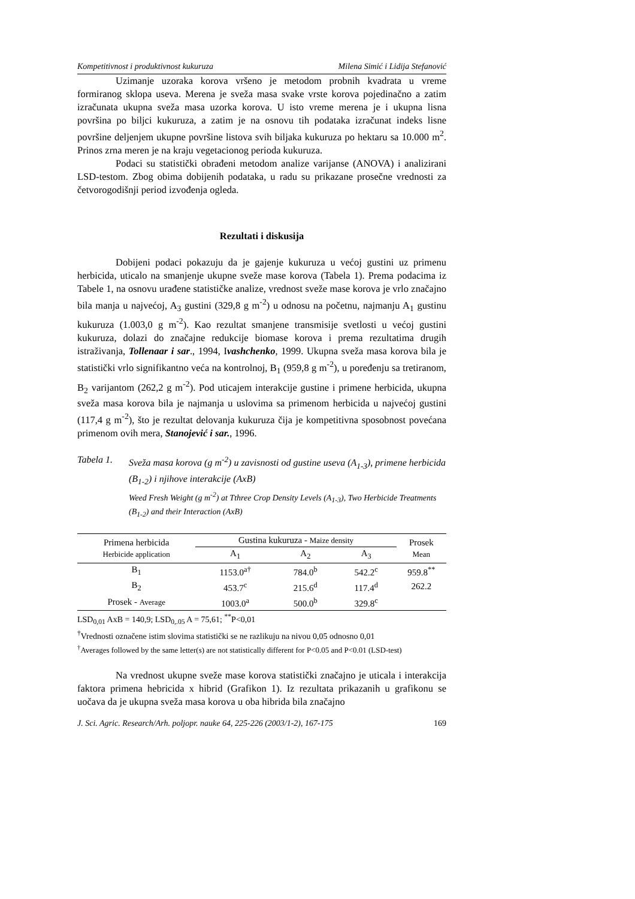Kompetitivnost i produktivnost kukuruza Milena Simić i Lidija Stefanović
Uzimanje uzoraka korova vršeno je metodom probnih kvadrata u vreme formiranog sklopa useva. Merena je sveža masa svake vrste korova pojedinačno a zatim izračunata ukupna sveža masa uzorka korova. U isto vreme merena je i ukupna lisna površina po biljci kukuruza, a zatim je na osnovu tih podataka izračunat indeks lisne površine deljenjem ukupne površine listova svih biljaka kukuruza po hektaru sa 10.000 m<sup>2</sup>. Prinos zrna meren je na kraju vegetacionog perioda kukuruza.
Podaci su statistički obrađeni metodom analize varijanse (ANOVA) i analizirani LSD-testom. Zbog obima dobijenih podataka, u radu su prikazane prosečne vrednosti za četvorogodišnji period izvođenja ogleda.
Rezultati i diskusija
Dobijeni podaci pokazuju da je gajenje kukuruza u većoj gustini uz primenu herbicida, uticalo na smanjenje ukupne sveže mase korova (Tabela 1). Prema podacima iz Tabele 1, na osnovu urađene statističke analize, vrednost sveže mase korova je vrlo značajno bila manja u najvećoj, A<sub>3</sub> gustini (329,8 g m<sup>-2</sup>) u odnosu na početnu, najmanju A<sub>1</sub> gustinu kukuruza (1.003,0 g m<sup>-2</sup>). Kao rezultat smanjene transmisije svetlosti u većoj gustini kukuruza, dolazi do značajne redukcije biomase korova i prema rezultatima drugih istraživanja, Tollenaar i sar., 1994, Ivashchenko, 1999. Ukupna sveža masa korova bila je statistički vrlo signifikantno veća na kontrolnoj, B<sub>1</sub> (959,8 g m<sup>-2</sup>), u poređenju sa tretiranom, B<sub>2</sub> varijantom (262,2 g m<sup>-2</sup>). Pod uticajem interakcije gustine i primene herbicida, ukupna sveža masa korova bila je najmanja u uslovima sa primenom herbicida u najvećoj gustini (117,4 g m<sup>-2</sup>), što je rezultat delovanja kukuruza čija je kompetitivna sposobnost povećana primenom ovih mera, Stanojević i sar., 1996.
Tabela 1.
Sveža masa korova (g m<sup>-2</sup>) u zavisnosti od gustine useva (A<sub>1-3</sub>), primene herbicida (B<sub>1-2</sub>) i njihove interakcije (AxB)
Weed Fresh Weight (g m<sup>-2</sup>) at Tthree Crop Density Levels (A<sub>1-3</sub>), Two Herbicide Treatments (B<sub>1-2</sub>) and their Interaction (AxB)
| Primena herbicida Herbicide application | Gustina kukuruza - Maize density | | | Prosek Mean |
| --- | --- | --- | --- | --- |
| | A<sub>1</sub> | A<sub>2</sub> | A<sub>3</sub> | |
| B<sub>1</sub> | 1153.0<sup>a†</sup> | 784.0<sup>b</sup> | 542.2<sup>c</sup> | 959.8<sup>**</sup> |
| B<sub>2</sub> | 453.7<sup>c</sup> | 215.6<sup>d</sup> | 117.4<sup>d</sup> | 262.2 |
| Prosek - Average | 1003.0<sup>a</sup> | 500.0<sup>b</sup> | 329.8<sup>c</sup> | |
LSD<sub>0,01</sub> AxB = 140,9; LSD<sub>0,.05</sub> A = 75,61; <sup>**</sup>P<0,01
<sup>†</sup> Vrednosti označene istim slovima statistički se ne razlikuju na nivou 0,05 odnosno 0,01
<sup>†</sup> Averages followed by the same letter(s) are not statistically different for P<0.05 and P<0.01 (LSD-test)
Na vrednost ukupne sveže mase korova statistički značajno je uticala i interakcija faktora primena hebricida x hibrid (Grafikon 1). Iz rezultata prikazanih u grafikonu se uočava da je ukupna sveža masa korova u oba hibrida bila značajno
J. Sci. Agric. Research/Arh. poljopr. nauke 64, 225-226 (2003/1-2), 167-175 169